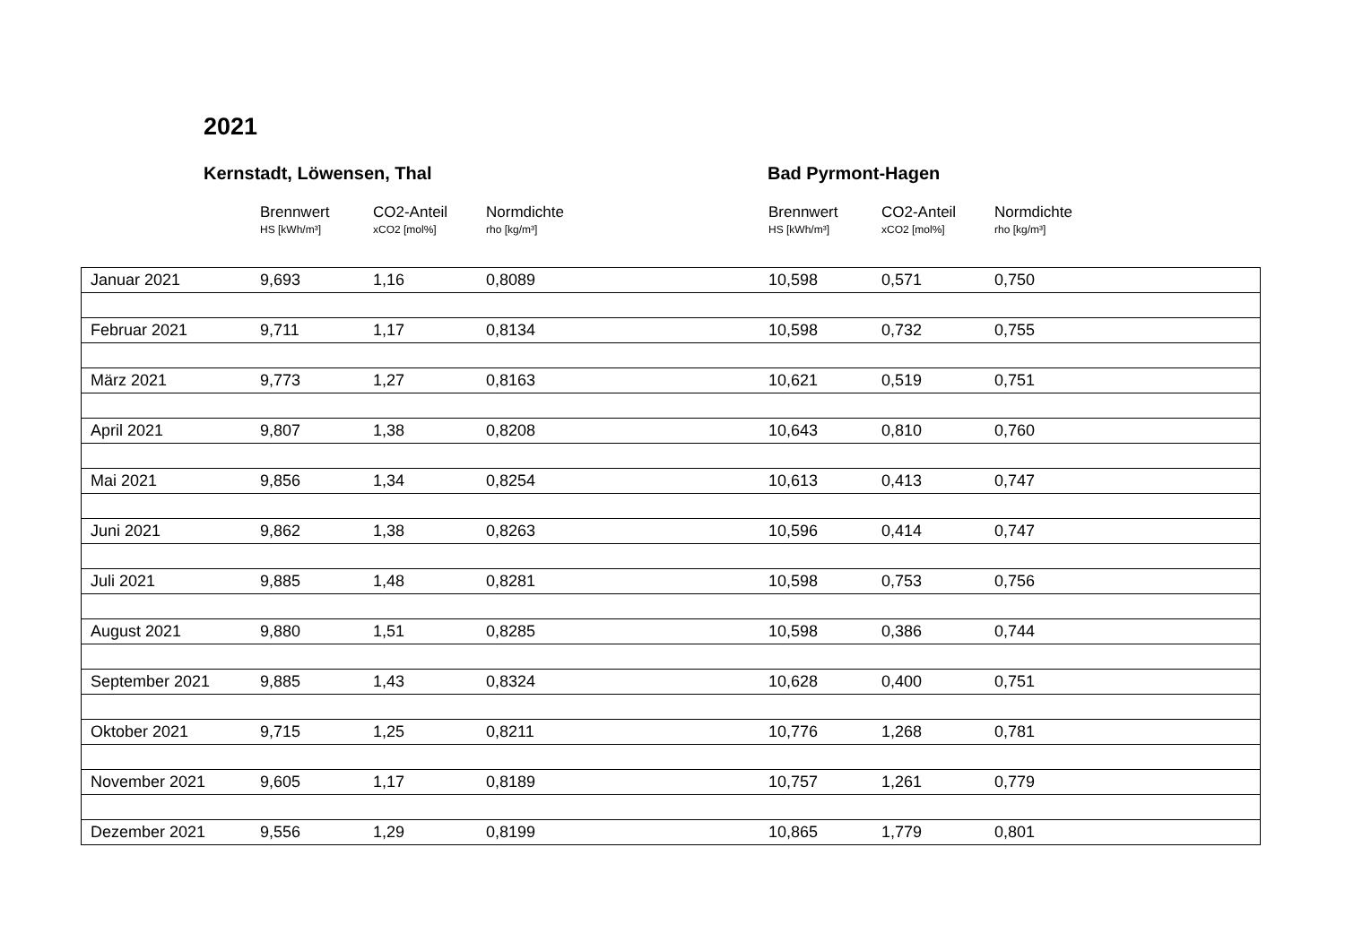2021
Kernstadt, Löwensen, Thal Bad Pyrmont-Hagen
| | Brennwert HS [kWh/m³] | CO2-Anteil xCO2 [mol%] | Normdichte rho [kg/m³] | Brennwert HS [kWh/m³] | CO2-Anteil xCO2 [mol%] | Normdichte rho [kg/m³] |
| --- | --- | --- | --- | --- | --- | --- |
| Januar 2021 | 9,693 | 1,16 | 0,8089 | 10,598 | 0,571 | 0,750 |
| Februar 2021 | 9,711 | 1,17 | 0,8134 | 10,598 | 0,732 | 0,755 |
| März 2021 | 9,773 | 1,27 | 0,8163 | 10,621 | 0,519 | 0,751 |
| April 2021 | 9,807 | 1,38 | 0,8208 | 10,643 | 0,810 | 0,760 |
| Mai 2021 | 9,856 | 1,34 | 0,8254 | 10,613 | 0,413 | 0,747 |
| Juni 2021 | 9,862 | 1,38 | 0,8263 | 10,596 | 0,414 | 0,747 |
| Juli 2021 | 9,885 | 1,48 | 0,8281 | 10,598 | 0,753 | 0,756 |
| August 2021 | 9,880 | 1,51 | 0,8285 | 10,598 | 0,386 | 0,744 |
| September 2021 | 9,885 | 1,43 | 0,8324 | 10,628 | 0,400 | 0,751 |
| Oktober 2021 | 9,715 | 1,25 | 0,8211 | 10,776 | 1,268 | 0,781 |
| November 2021 | 9,605 | 1,17 | 0,8189 | 10,757 | 1,261 | 0,779 |
| Dezember 2021 | 9,556 | 1,29 | 0,8199 | 10,865 | 1,779 | 0,801 |